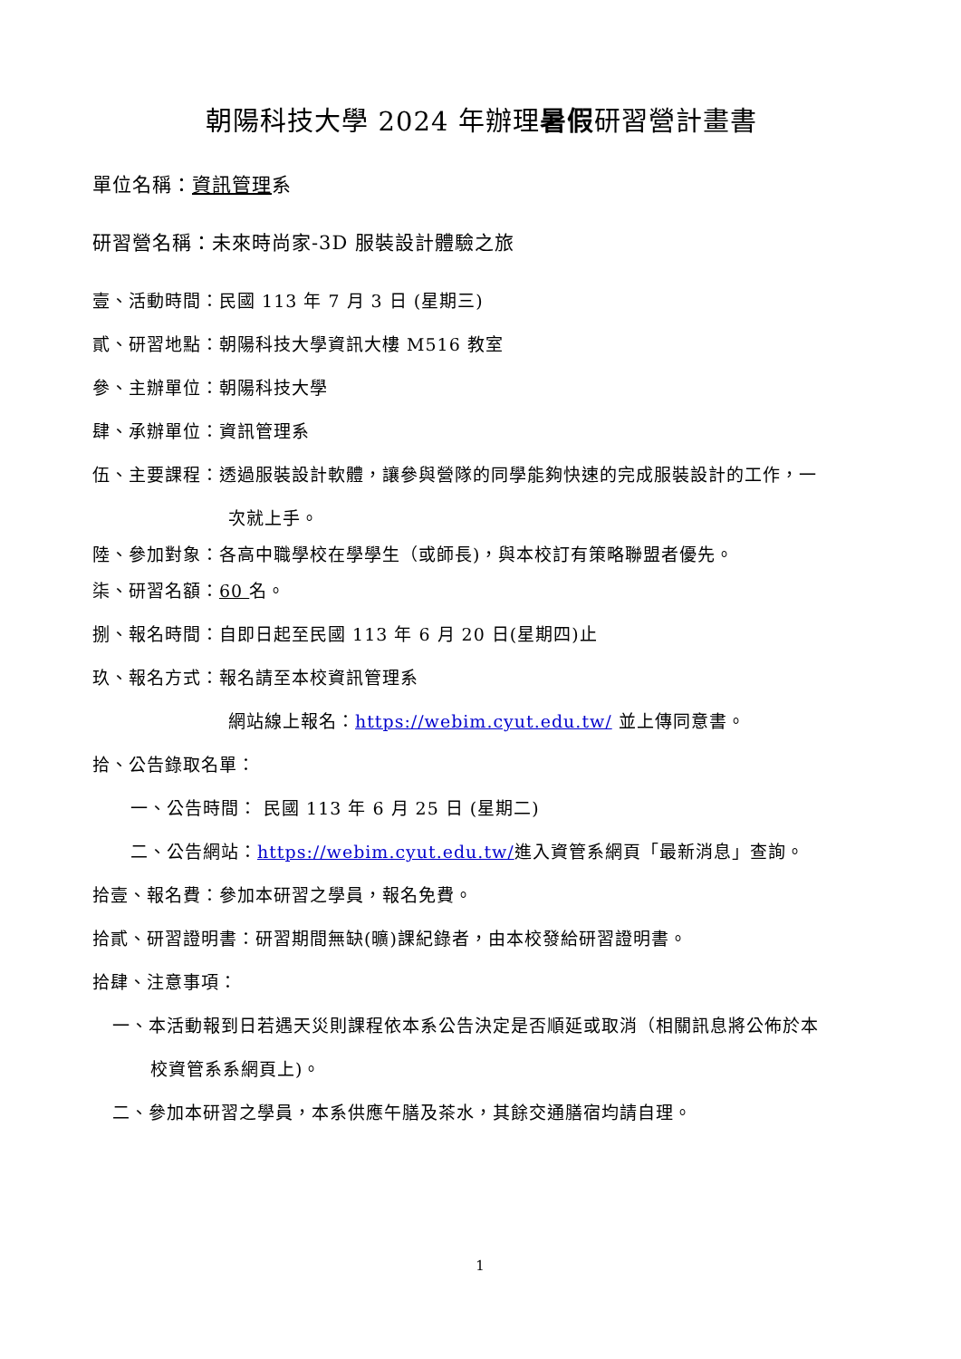朝陽科技大學 2024 年辦理暑假研習營計畫書
單位名稱：資訊管理系
研習營名稱：未來時尚家-3D 服裝設計體驗之旅
壹、活動時間：民國 113 年 7 月 3 日 (星期三)
貳、研習地點：朝陽科技大學資訊大樓 M516 教室
參、主辦單位：朝陽科技大學
肆、承辦單位：資訊管理系
伍、主要課程：透過服裝設計軟體，讓參與營隊的同學能夠快速的完成服裝設計的工作，一
次就上手。
陸、參加對象：各高中職學校在學學生（或師長)，與本校訂有策略聯盟者優先。
柒、研習名額：60 名。
捌、報名時間：自即日起至民國 113 年 6 月 20 日(星期四)止
玖、報名方式：報名請至本校資訊管理系
網站線上報名：https://webim.cyut.edu.tw/ 並上傳同意書。
拾、公告錄取名單：
一、公告時間： 民國 113 年 6 月 25 日 (星期二)
二、公告網站：https://webim.cyut.edu.tw/進入資管系網頁「最新消息」查詢。
拾壹、報名費：參加本研習之學員，報名免費。
拾貳、研習證明書：研習期間無缺(曠)課紀錄者，由本校發給研習證明書。
拾肆、注意事項：
一、本活動報到日若遇天災則課程依本系公告決定是否順延或取消（相關訊息將公佈於本
校資管系系網頁上)。
二、參加本研習之學員，本系供應午膳及茶水，其餘交通膳宿均請自理。
1